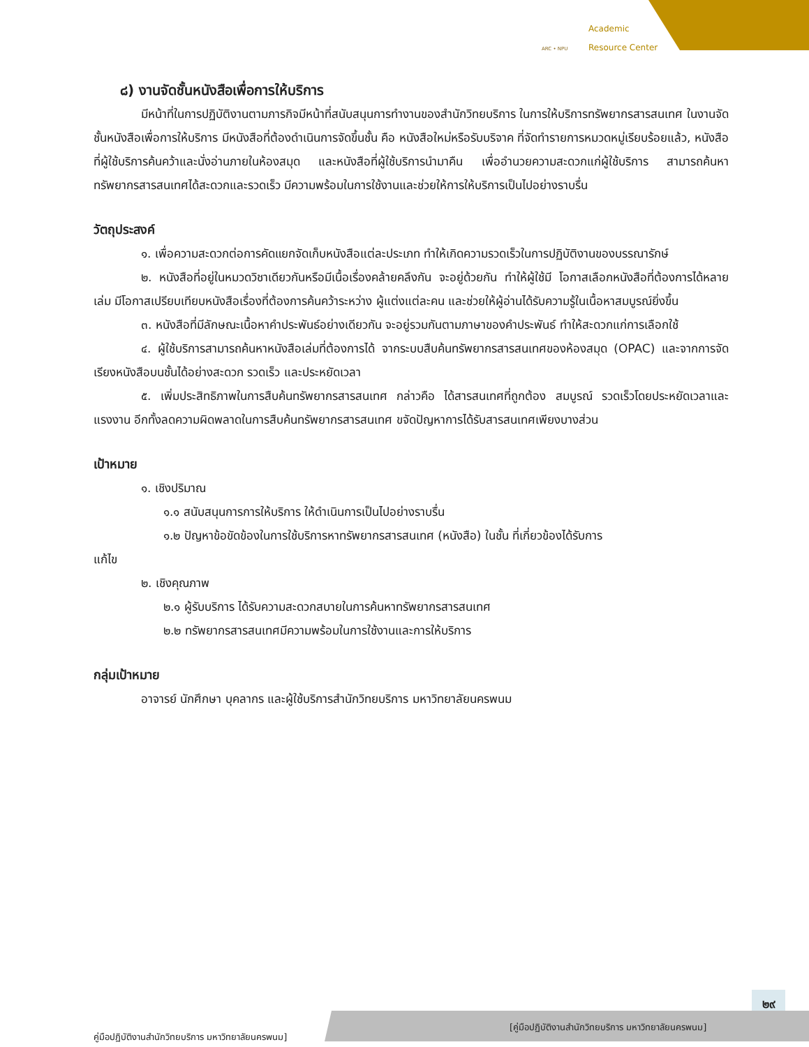Academic
Resource Center
ARC • NPU
๘) งานจัดชั้นหนังสือเพื่อการให้บริการ
มีหน้าที่ในการปฏิบัติงานตามภารกิจมีหน้าที่สนับสนุนการทำงานของสำนักวิทยบริการ ในการให้บริการทรัพยากรสารสนเทศ ในงานจัดชั้นหนังสือเพื่อการให้บริการ มีหนังสือที่ต้องดำเนินการจัดขึ้นชั้น คือ หนังสือใหม่หรือรับบริจาค ที่จัดทำรายการหมวดหมู่เรียบร้อยแล้ว, หนังสือที่ผู้ใช้บริการค้นคว้าและนั่งอ่านภายในห้องสมุด และหนังสือที่ผู้ใช้บริการนำมาคืน เพื่ออำนวยความสะดวกแก่ผู้ใช้บริการ สามารถค้นหาทรัพยากรสารสนเทศได้สะดวกและรวดเร็ว มีความพร้อมในการใช้งานและช่วยให้การให้บริการเป็นไปอย่างราบรื่น
วัตถุประสงค์
๑. เพื่อความสะดวกต่อการคัดแยกจัดเก็บหนังสือแต่ละประเภท ทำให้เกิดความรวดเร็วในการปฏิบัติงานของบรรณารักษ์
๒. หนังสือที่อยู่ในหมวดวิชาเดียวกันหรือมีเนื้อเรื่องคล้ายคลึงกัน จะอยู่ด้วยกัน ทำให้ผู้ใช้มี โอกาสเลือกหนังสือที่ต้องการได้หลายเล่ม มีโอกาสเปรียบเทียบหนังสือเรื่องที่ต้องการค้นคว้าระหว่าง ผู้แต่งแต่ละคน และช่วยให้ผู้อ่านได้รับความรู้ในเนื้อหาสมบูรณ์ยิ่งขึ้น
๓. หนังสือที่มีลักษณะเนื้อหาคำประพันธ์อย่างเดียวกัน จะอยู่รวมกันตามภาษาของคำประพันธ์ ทำให้สะดวกแก่การเลือกใช้
๔. ผู้ใช้บริการสามารถค้นหาหนังสือเล่มที่ต้องการได้ จากระบบสืบค้นทรัพยากรสารสนเทศของห้องสมุด (OPAC) และจากการจัดเรียงหนังสือบนชั้นได้อย่างสะดวก รวดเร็ว และประหยัดเวลา
๕. เพิ่มประสิทธิภาพในการสืบค้นทรัพยากรสารสนเทศ กล่าวคือ ได้สารสนเทศที่ถูกต้อง สมบูรณ์ รวดเร็วโดยประหยัดเวลาและแรงงาน อีกทั้งลดความผิดพลาดในการสืบค้นทรัพยากรสารสนเทศ ขจัดปัญหาการได้รับสารสนเทศเพียงบางส่วน
เป้าหมาย
๑. เชิงปริมาณ
๑.๑ สนับสนุนการการให้บริการ ให้ดำเนินการเป็นไปอย่างราบรื่น
๑.๒ ปัญหาข้อขัดข้องในการใช้บริการหาทรัพยากรสารสนเทศ (หนังสือ) ในชั้น ที่เกี่ยวข้องได้รับการ
แก้ไข
๒. เชิงคุณภาพ
๒.๑ ผู้รับบริการ ได้รับความสะดวกสบายในการค้นหาทรัพยากรสารสนเทศ
๒.๒ ทรัพยากรสารสนเทศมีความพร้อมในการใช้งานและการให้บริการ
กลุ่มเป้าหมาย
อาจารย์ นักศึกษา บุคลากร และผู้ใช้บริการสำนักวิทยบริการ มหาวิทยาลัยนครพนม
๒๙
คู่มือปฏิบัติงานสำนักวิทยบริการ มหาวิทยาลัยนครพนม]
[คู่มือปฏิบัติงานสำนักวิทยบริการ มหาวิทยาลัยนครพนม]